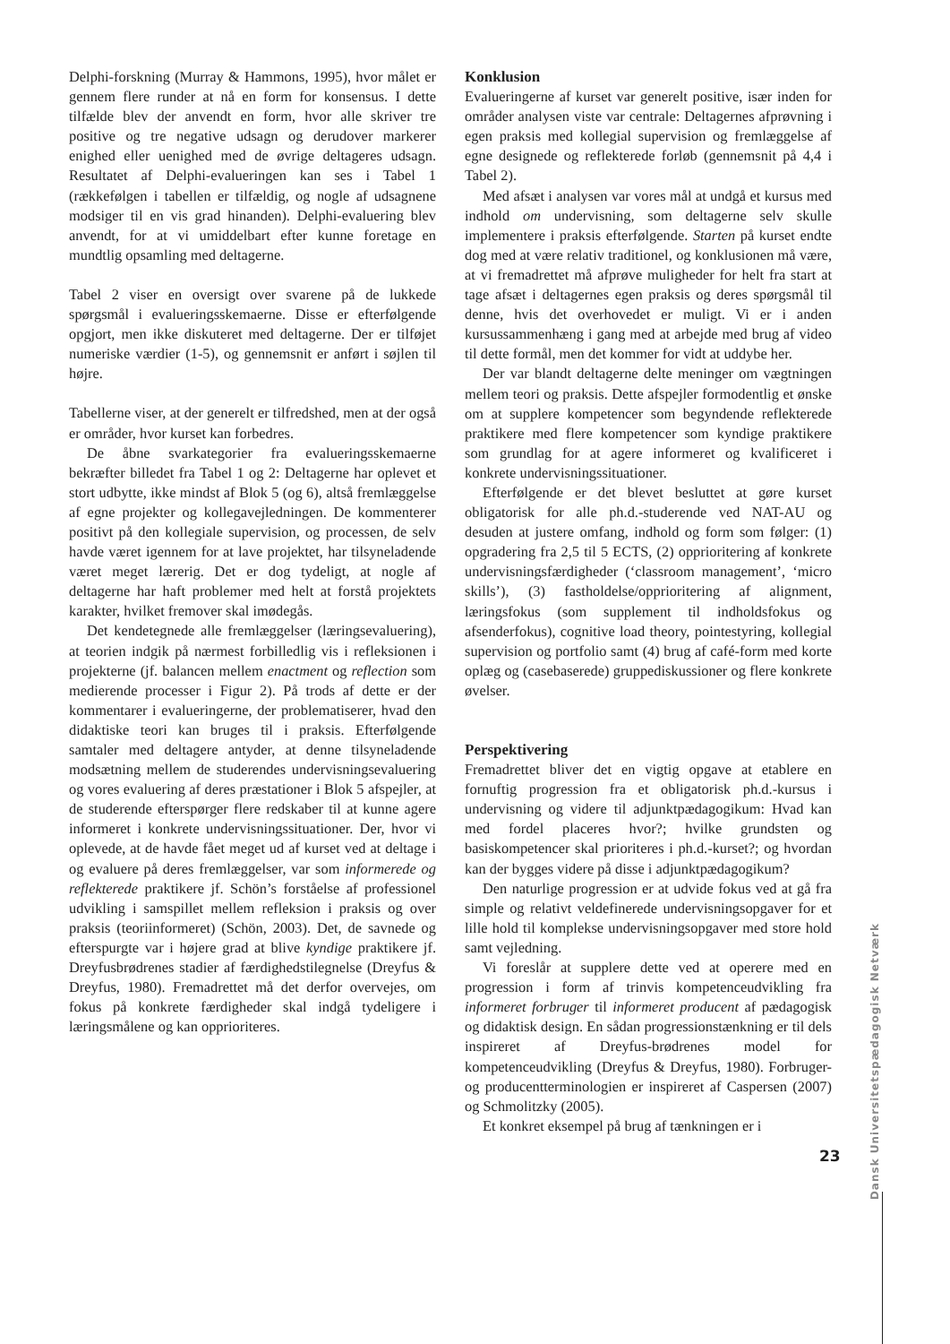Delphi-forskning (Murray & Hammons, 1995), hvor målet er gennem flere runder at nå en form for konsensus. I dette tilfælde blev der anvendt en form, hvor alle skriver tre positive og tre negative udsagn og derudover markerer enighed eller uenighed med de øvrige deltageres udsagn. Resultatet af Delphi-evalueringen kan ses i Tabel 1 (rækkefølgen i tabellen er tilfældig, og nogle af udsagnene modsiger til en vis grad hinanden). Delphi-evaluering blev anvendt, for at vi umiddelbart efter kunne foretage en mundtlig opsamling med deltagerne.
Tabel 2 viser en oversigt over svarene på de lukkede spørgsmål i evalueringsskemaerne. Disse er efterfølgende opgjort, men ikke diskuteret med deltagerne. Der er tilføjet numeriske værdier (1-5), og gennemsnit er anført i søjlen til højre.
Tabellerne viser, at der generelt er tilfredshed, men at der også er områder, hvor kurset kan forbedres.
De åbne svarkategorier fra evalueringsskemaerne bekræfter billedet fra Tabel 1 og 2: Deltagerne har oplevet et stort udbytte, ikke mindst af Blok 5 (og 6), altså fremlæggelse af egne projekter og kollegavejledningen. De kommenterer positivt på den kollegiale supervision, og processen, de selv havde været igennem for at lave projektet, har tilsyneladende været meget lærerig. Det er dog tydeligt, at nogle af deltagerne har haft problemer med helt at forstå projektets karakter, hvilket fremover skal imødegås.
Det kendetegnede alle fremlæggelser (læringsevaluering), at teorien indgik på nærmest forbilledlig vis i refleksionen i projekterne (jf. balancen mellem enactment og reflection som medierende processer i Figur 2). På trods af dette er der kommentarer i evalueringerne, der problematiserer, hvad den didaktiske teori kan bruges til i praksis. Efterfølgende samtaler med deltagere antyder, at denne tilsyneladende modsætning mellem de studerendes undervisningsevaluering og vores evaluering af deres præstationer i Blok 5 afspejler, at de studerende efterspørger flere redskaber til at kunne agere informeret i konkrete undervisningssituationer. Der, hvor vi oplevede, at de havde fået meget ud af kurset ved at deltage i og evaluere på deres fremlæggelser, var som informerede og reflekterede praktikere jf. Schön’s forståelse af professionel udvikling i samspillet mellem refleksion i praksis og over praksis (teoriinformeret) (Schön, 2003). Det, de savnede og efterspurgte var i højere grad at blive kyndige praktikere jf. Dreyfusbrødrenes stadier af færdighedstilegnelse (Dreyfus & Dreyfus, 1980). Fremadrettet må det derfor overvejes, om fokus på konkrete færdigheder skal indgå tydeligere i læringsmålene og kan opprioriteres.
Konklusion
Evalueringerne af kurset var generelt positive, især inden for områder analysen viste var centrale: Deltagernes afprøvning i egen praksis med kollegial supervision og fremlæggelse af egne designede og reflekterede forløb (gennemsnit på 4,4 i Tabel 2).
Med afsæt i analysen var vores mål at undgå et kursus med indhold om undervisning, som deltagerne selv skulle implementere i praksis efterfølgende. Starten på kurset endte dog med at være relativ traditionel, og konklusionen må være, at vi fremadrettet må afprøve muligheder for helt fra start at tage afsæt i deltagernes egen praksis og deres spørgsmål til denne, hvis det overhovedet er muligt. Vi er i anden kursussammenhæng i gang med at arbejde med brug af video til dette formål, men det kommer for vidt at uddybe her.
Der var blandt deltagerne delte meninger om vægtningen mellem teori og praksis. Dette afspejler formodentlig et ønske om at supplere kompetencer som begyndende reflekterede praktikere med flere kompetencer som kyndige praktikere som grundlag for at agere informeret og kvalificeret i konkrete undervisningssituationer.
Efterfølgende er det blevet besluttet at gøre kurset obligatorisk for alle ph.d.-studerende ved NAT-AU og desuden at justere omfang, indhold og form som følger: (1) opgradering fra 2,5 til 5 ECTS, (2) opprioritering af konkrete undervisningsfærdigheder (‘classroom management’, ‘micro skills’), (3) fastholdelse/opprioritering af alignment, læringsfokus (som supplement til indholdsfokus og afsenderfokus), cognitive load theory, pointestyring, kollegial supervision og portfolio samt (4) brug af café-form med korte oplæg og (casebaserede) gruppediskussioner og flere konkrete øvelser.
Perspektivering
Fremadrettet bliver det en vigtig opgave at etablere en fornuftig progression fra et obligatorisk ph.d.-kursus i undervisning og videre til adjunktpædagogikum: Hvad kan med fordel placeres hvor?; hvilke grundsten og basiskompetencer skal prioriteres i ph.d.-kurset?; og hvordan kan der bygges videre på disse i adjunktpædagogikum?
Den naturlige progression er at udvide fokus ved at gå fra simple og relativt veldefinerede undervisningsopgaver for et lille hold til komplekse undervisningsopgaver med store hold samt vejledning.
Vi foreslår at supplere dette ved at operere med en progression i form af trinvis kompetenceudvikling fra informeret forbruger til informeret producent af pædagogisk og didaktisk design. En sådan progressionstænkning er til dels inspireret af Dreyfus-brødrenes model for kompetenceudvikling (Dreyfus & Dreyfus, 1980). Forbruger- og producentterminologien er inspireret af Caspersen (2007) og Schmolitzky (2005).
Et konkret eksempel på brug af tænkningen er i
Dansk Universitetspædagogisk Netværk
23